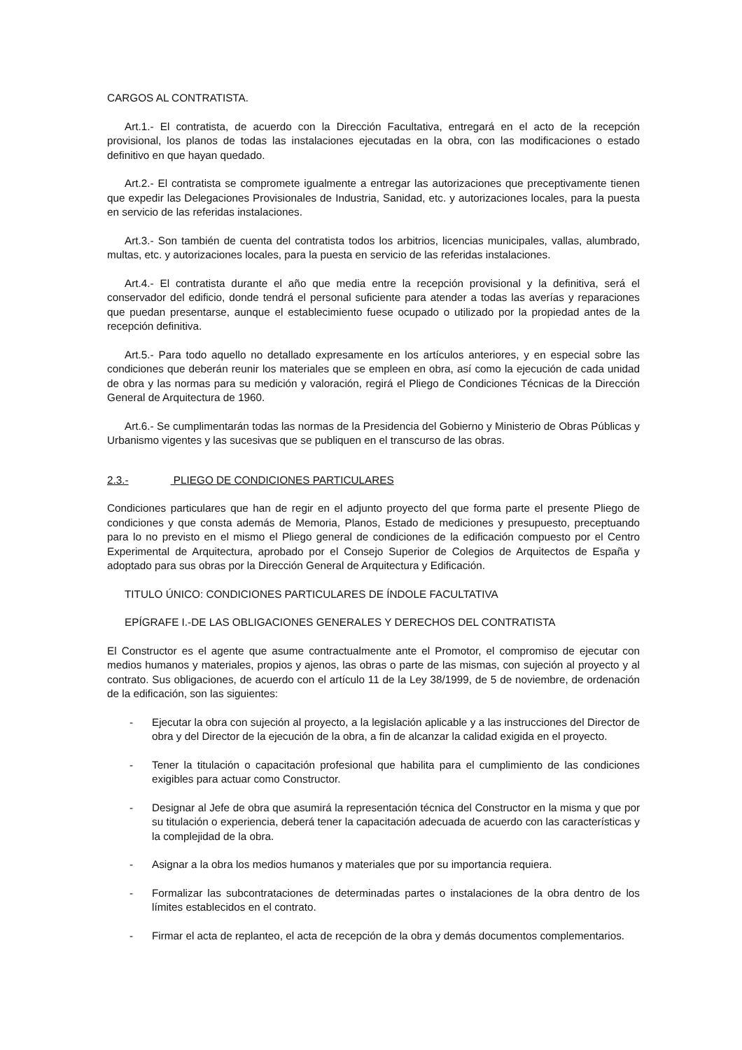CARGOS AL CONTRATISTA.
Art.1.- El contratista, de acuerdo con la Dirección Facultativa, entregará en el acto de la recepción provisional, los planos de todas las instalaciones ejecutadas en la obra, con las modificaciones o estado definitivo en que hayan quedado.
Art.2.- El contratista se compromete igualmente a entregar las autorizaciones que preceptivamente tienen que expedir las Delegaciones Provisionales de Industria, Sanidad, etc. y autorizaciones locales, para la puesta en servicio de las referidas instalaciones.
Art.3.- Son también de cuenta del contratista todos los arbitrios, licencias municipales, vallas, alumbrado, multas, etc. y autorizaciones locales, para la puesta en servicio de las referidas instalaciones.
Art.4.- El contratista durante el año que media entre la recepción provisional y la definitiva, será el conservador del edificio, donde tendrá el personal suficiente para atender a todas las averías y reparaciones que puedan presentarse, aunque el establecimiento fuese ocupado o utilizado por la propiedad antes de la recepción definitiva.
Art.5.- Para todo aquello no detallado expresamente en los artículos anteriores, y en especial sobre las condiciones que deberán reunir los materiales que se empleen en obra, así como la ejecución de cada unidad de obra y las normas para su medición y valoración, regirá el Pliego de Condiciones Técnicas de la Dirección General de Arquitectura de 1960.
Art.6.- Se cumplimentarán todas las normas de la Presidencia del Gobierno y Ministerio de Obras Públicas y Urbanismo vigentes y las sucesivas que se publiquen en el transcurso de las obras.
2.3.- PLIEGO DE CONDICIONES PARTICULARES
Condiciones particulares que han de regir en el adjunto proyecto del que forma parte el presente Pliego de condiciones y que consta además de Memoria, Planos, Estado de mediciones y presupuesto, preceptuando para lo no previsto en el mismo el Pliego general de condiciones de la edificación compuesto por el Centro Experimental de Arquitectura, aprobado por el Consejo Superior de Colegios de Arquitectos de España y adoptado para sus obras por la Dirección General de Arquitectura y Edificación.
TITULO ÚNICO: CONDICIONES PARTICULARES DE ÍNDOLE FACULTATIVA
EPÍGRAFE I.-DE LAS OBLIGACIONES GENERALES Y DERECHOS DEL CONTRATISTA
El Constructor es el agente que asume contractualmente ante el Promotor, el compromiso de ejecutar con medios humanos y materiales, propios y ajenos, las obras o parte de las mismas, con sujeción al proyecto y al contrato. Sus obligaciones, de acuerdo con el artículo 11 de la Ley 38/1999, de 5 de noviembre, de ordenación de la edificación, son las siguientes:
- Ejecutar la obra con sujeción al proyecto, a la legislación aplicable y a las instrucciones del Director de obra y del Director de la ejecución de la obra, a fin de alcanzar la calidad exigida en el proyecto.
- Tener la titulación o capacitación profesional que habilita para el cumplimiento de las condiciones exigibles para actuar como Constructor.
- Designar al Jefe de obra que asumirá la representación técnica del Constructor en la misma y que por su titulación o experiencia, deberá tener la capacitación adecuada de acuerdo con las características y la complejidad de la obra.
- Asignar a la obra los medios humanos y materiales que por su importancia requiera.
- Formalizar las subcontrataciones de determinadas partes o instalaciones de la obra dentro de los límites establecidos en el contrato.
- Firmar el acta de replanteo, el acta de recepción de la obra y demás documentos complementarios.